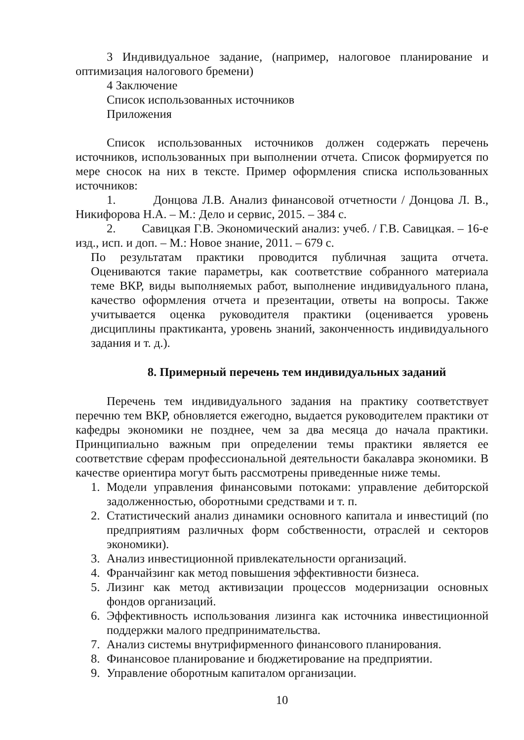3 Индивидуальное задание, (например, налоговое планирование и оптимизация налогового бремени)
4 Заключение
Список использованных источников
Приложения
Список использованных источников должен содержать перечень источников, использованных при выполнении отчета. Список формируется по мере сносок на них в тексте. Пример оформления списка использованных источников:
1. Донцова Л.В. Анализ финансовой отчетности / Донцова Л. В., Никифорова Н.А. – М.: Дело и сервис, 2015. – 384 с.
2. Савицкая Г.В. Экономический анализ: учеб. / Г.В. Савицкая. – 16-е изд., исп. и доп. – М.: Новое знание, 2011. – 679 с.
По результатам практики проводится публичная защита отчета. Оцениваются такие параметры, как соответствие собранного материала теме ВКР, виды выполняемых работ, выполнение индивидуального плана, качество оформления отчета и презентации, ответы на вопросы. Также учитывается оценка руководителя практики (оценивается уровень дисциплины практиканта, уровень знаний, законченность индивидуального задания и т. д.).
8. Примерный перечень тем индивидуальных заданий
Перечень тем индивидуального задания на практику соответствует перечню тем ВКР, обновляется ежегодно, выдается руководителем практики от кафедры экономики не позднее, чем за два месяца до начала практики. Принципиально важным при определении темы практики является ее соответствие сферам профессиональной деятельности бакалавра экономики. В качестве ориентира могут быть рассмотрены приведенные ниже темы.
1. Модели управления финансовыми потоками: управление дебиторской задолженностью, оборотными средствами и т. п.
2. Статистический анализ динамики основного капитала и инвестиций (по предприятиям различных форм собственности, отраслей и секторов экономики).
3. Анализ инвестиционной привлекательности организаций.
4. Франчайзинг как метод повышения эффективности бизнеса.
5. Лизинг как метод активизации процессов модернизации основных фондов организаций.
6. Эффективность использования лизинга как источника инвестиционной поддержки малого предпринимательства.
7. Анализ системы внутрифирменного финансового планирования.
8. Финансовое планирование и бюджетирование на предприятии.
9. Управление оборотным капиталом организации.
10